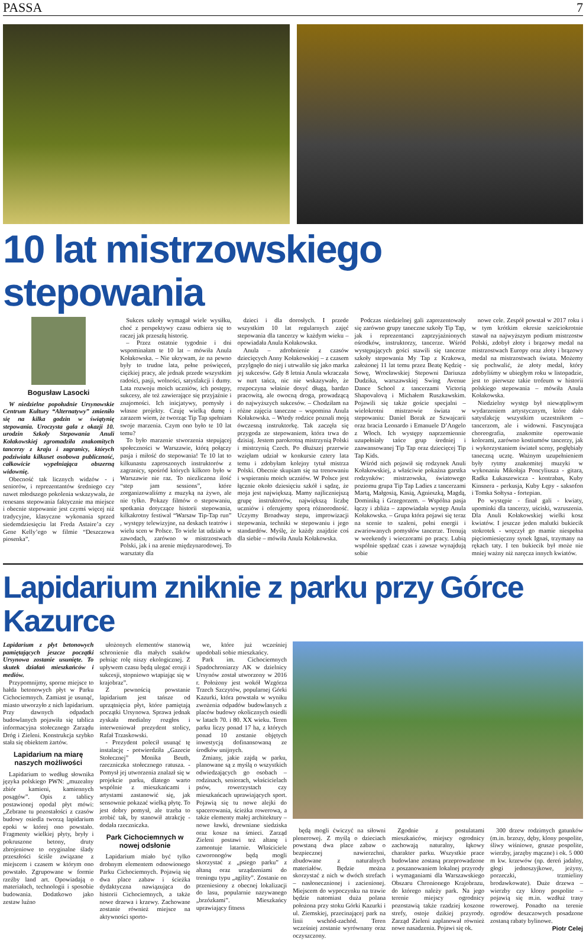PASSA 7
10 lat mistrzowskiego stepowania
Bogusław Lasocki
W niedzielne popołudnie Ursynowskie Centrum Kultury “Alternatywy” zmieniło się na kilka godzin w świątynię stepowania. Uroczysta gala z okazji 10. urodzin Szkoły Stepowania Anuli Kołakowskiej zgromadziła znakomitych tancerzy z kraju i zagranicy, których podziwiała kilkuset osobowa publiczność, całkowicie wypełniająca obszerną widownię.
Obecność tak licznych widzów - i seniorów, i reprezentantów średniego czy nawet młodszego pokolenia wskazywała, że renesans stepowania faktycznie ma miejsce i obecnie stepowanie jest czymś więcej niż tradycyjne, klasyczne wykonania sprzed siedemdziesięciu lat Freda Astaire’a czy Gene Kelly’ego w filmie “Deszczowa piosenka”.
Sukces szkoły wymagał wiele wysiłku, choć z perspektywy czasu odbiera się to raczej jak przeszłą historię.
– Przez ostatnie tygodnie i dni wspominałam te 10 lat – mówiła Anula Kołakowska. – Nie ukrywam, że na pewno były to trudne lata, pełne poświęceń, ciężkiej pracy, ale jednak przede wszystkim radości, pasji, wolności, satysfakcji i dumy. Lata rozwoju moich uczniów, ich postępy, sukcesy, ale też zawierające się przyjaźnie i znajomości. Ich inicjatywy, pomysły i własne projekty. Czuję wielką dumę i zarazem wiem, że tworząc Tip Tap spełniam swoje marzenia. Czym ono było te 10 lat temu?
To było marzenie stworzenia stepującej społeczności w Warszawie, którą połączy pasja i miłość do stepowania! Te 10 lat to kilkunastu zaproszonych instruktorów z zagranicy, spośród których kilkoro było w Warszawie nie raz. To niezliczona ilość “step jam sessions”, które zorganizowaliśmy z muzyką na żywo, ale nie tylko. Pokazy filmów o stepowaniu, spotkania dotyczące historii stepowania, kilkakrotny festiwal “Warsaw Tip-Tap run” , występy telewizyjne, na deskach teatrów i wielu scen w Polsce. To wiele lat udziału w zawodach, zarówno w mistrzostwach Polski, jak i na arenie międzynarodowej. To warsztaty dla
dzieci i dla dorosłych. I przede wszystkim 10 lat regularnych zajęć stepowania dla tancerzy w każdym wieku – opowiadała Anula Kołakowska.
Anula – zdrobnienie z czasów dziecięcych Anny Kołakowskiej – z czasem przylgnęło do niej i utrwaliło się jako marka jej sukcesów. Gdy 8 letnia Anula wkraczała w nurt tańca, nic nie wskazywało, że rozpoczyna właśnie dosyć długą, bardzo pracowitą, ale owocną droga, prowadzącą do najwyższych sukcesów. – Chodziłam na różne zajęcia taneczne – wspomina Anula Kołakowska. – Wtedy rodzice poznali moją ówczesną instruktorkę. Tak zaczęła się przygoda ze stepowaniem, która trwa do dzisiaj. Jestem parokrotną mistrzynią Polski i mistrzynią Czech. Po dłuższej przerwie wzięłam udział w konkursie cztery lata temu i zdobyłam kolejny tytuł mistrza Polski. Obecnie skupiam się na trenowaniu i wspieraniu moich uczniów. W Polsce jest łącznie około dziesięciu szkół i sądzę, że moja jest największą. Mamy najliczniejszą grupę instruktorów, największą liczbę uczniów i oferujemy sporą różnorodność. Uczymy Broadway stepu, improwizacji stepowania, techniki w stepowaniu i jego standardów. Myślę, że każdy znajdzie coś dla siebie – mówiła Anula Kołakowska.
Podczas niedzielnej gali zaprezentowały się zarówno grupy taneczne szkoły Tip Tap, jak i reprezentanci zaprzyjaźnionych ośrodków, instruktorzy, tancerze. Wśród występujących gości stawili się tancerze szkoły stepowania My Tap z Krakowa, założonej 11 lat temu przez Beatę Kędzię - Sowę, Wrocławskiej Stepowni Dariusza Dudzika, warszawskiej Swing Avenue Dance School z tancerzami Victorią Shapovalovą i Michałem Ruszkawskim. Pojawili się także goście specjalni – wielokrotni mistrzowie świata w stepowaniu: Daniel Borak ze Szwajcarii oraz bracia Leonardo i Emanuele D’Angelo z Włoch. Ich występy naprzemiennie uzupełniały tańce grup średniej i zaawansowanej Tip Tap oraz dziecięcej Tip Tap Kids.
Wśród nich pojawił się rodzynek Anuli Kołakowskiej, a właściwie pokaźna garstka rodzynków: mistrzowska, światowego poziomu grupa Tip Tap Ladies z tancerzami Martą, Małgosią, Kasią, Agnieszką, Magdą, Dominiką i Grzegorzem. – Wspólna pasja łączy i zbliża – zapowiadała występ Anula Kołakowska. – Grupa która pojawi się teraz na scenie to szaleni, pełni energii i zwariowanych pomysłów tancerze. Trenują w weekendy i wieczorami po pracy. Lubią wspólnie spędzać czas i zawsze wynajdują sobie
nowe cele. Zespół powstał w 2017 roku i w tym krótkim okresie sześciokrotnie stawał na najwyższym podium mistrzostw Polski, zdobył złoty i brązowy medal na mistrzostwach Europy oraz złoty i brązowy medal na mistrzostwach świata. Możemy się pochwalić, że złoty medal, który zdobyliśmy w ubiegłym roku w listopadzie, jest to pierwsze takie trofeum w historii polskiego stepowania – mówiła Anula Kołakowska.
Niedzielny występ był niewątpliwym wydarzeniem artystycznym, które dało satysfakcję wszystkim uczestnikom – tancerzom, ale i widowni. Fascynująca choreografia, znakomite operowanie kolorami, zarówno kostiumów tancerzy, jak i wykorzystaniem świateł sceny, pogłębiały taneczną ucztę. Ważnym uzupełnieniem były rytmy znakomitej muzyki w wykonaniu Mikołaja Poncyliusza - gitara, Radka Łukaszewicza - kontrabas, Kuby Kinsnera - perkusja, Kuby Łępy - saksofon i Tomka Sołtysa - fortepian.
Po występie - finał gali - kwiaty, upominki dla tancerzy, uściski, wzruszenia. Dla Anuli Kołakowskiej wielki kosz kwiatów. I jeszcze jeden malutki bukiecik stokrotek - wręczył go mamie niespełna pięciomiesięczny synek Ignaś, trzymany na rękach taty. I ten bukiecik był może nie mniej ważny niż naręcza innych kwiatów.
Lapidarium zniknie z parku przy Górce Kazurce
Lapidarium z płyt betonowych pamiętających jeszcze początki Ursynowa zostanie usunięte. To skutek działań mieszkańców i mediów.
Przypomnijmy, sporne miejsce to hałda betonowych płyt w Parku Cichociemnych. Zamiast je usunąć, miasto utworzyło z nich lapidarium. Przy dawnych odpadach budowlanych pojawiła się tablica informacyjna stołecznego Zarządu Dróg i Zieleni. Konstrukcja szybko stała się obiektem żartów.
Lapidarium na miarę naszych możliwości
Lapidarium to według słownika języka polskiego PWN: „muzealny zbiór kamieni, kamiennych posągów”. Opis z tablicy postawionej opodal płyt mówi: „Zebrane tu pozostałości z czasów budowy osiedla tworzą lapidarium epoki w której ono powstało. Fragmenty wielkiej płyty, bryły i pokruszone betony, druty zbrojeniowe to oryginalne ślady przeszłości ściśle związane z miejscem i czasem w którym ono powstało. Zgrupowane w formie rzeźby land art. Opowiadają o materiałach, technologii i sposobie budowania. Dodatkowo jako zestaw luźno
ułożonych elementów stanowią schronienie dla małych ssaków pełniąc rolę niszy ekologicznej. Z upływem czasu będą ulegać erozji i sukcesji, stopniowo wtapiając się w krajobraz”.
Z pewnością powstanie lapidarium jest tańsze od uprzątnięcia płyt, które pamiętają początki Ursynowa. Sprawa jednak zyskała medialny rozgłos i interweniował prezydent stolicy, Rafał Trzaskowski.
- Prezydent polecił usunąć tę instalację - potwierdziła „Gazecie Stołecznej” Monika Beuth, rzeczniczka stołecznego ratusza. - Pomysł jej utworzenia znalazł się w projekcie parku, dlatego warto wspólnie z mieszkańcami i artystami zastanowić się, jak sensownie pokazać wielką płytę. To jest dobry pomysł, ale trzeba to zrobić tak, by stanowił atrakcję - dodała rzeczniczka.
Park Cichociemnych w nowej odsłonie
Lapidarium miało być tylko drobnym elementem odnowionego Parku Cichociemnych. Pojawią się dwa place zabaw i ścieżka dydaktyczna nawiązująca do historii Cichociemnych, a także nowe drzewa i krzewy. Zachowane zostanie również miejsce na aktywności sporto-
we, które już wcześniej upodobali sobie mieszkańcy.
Park im. Cichociemnych Spadochroniarzy AK w dzielnicy Ursynów został utworzony w 2016 r. Położony jest wokół Wzgórza Trzech Szczytów, popularnej Górki Kazurki, która powstała w wyniku zwożenia odpadów budowlanych z placów budowy okolicznych osiedli w latach 70. i 80. XX wieku. Teren parku liczy ponad 17 ha, z których ponad 10 zostanie objętych inwestycją dofinansowaną ze środków unijnych.
Zmiany, jakie zajdą w parku, planowane są z myślą o wszystkich odwiedzających go osobach – rodzinach, seniorach, właścicielach psów, rowerzystach czy mieszkańcach uprawiających sport. Pojawią się tu nowe alejki do spacerowania, ścieżka rowerowa, a także elementy małej architektury – nowe ławki, drewniane siedziska oraz kosze na śmieci. Zarząd Zieleni postawi też altanę i zamontuje latarnie. Właściciele czworonogów będą mogli skorzystać z „psiego parku” z altaną oraz urządzeniami do treningu typu „agility”. Zostanie on przeniesiony z obecnej lokalizacji do lasu, popularnie nazywanego „brzózkami”. Mieszkańcy uprawiający fitness
będą mogli ćwiczyć na siłowni plenerowej. Z myślą o dzieciach powstaną dwa place zabaw o bezpiecznej nawierzchni, zbudowane z naturalnych materiałów. Będzie można skorzystać z nich w dwóch strefach – nasłonecznionej i zacienionej. Miejscem do wypoczynku na trawie będzie natomiast duża polana położona przy stoku Górki Kazurki i ul. Ziemskiej, przecinającej park na linii wschód-zachód. Teren wcześniej zostanie wyrównany oraz oczyszczony.
Zgodnie z postulatami mieszkańców, miejscy ogrodnicy zachowają naturalny, łąkowy charakter parku. Wszystkie prace budowlane zostaną przeprowadzone z poszanowaniem lokalnej przyrody i wymaganiami dla Warszawskiego Obszaru Chronionego Krajobrazu, do którego należy park. Na jego terenie miejscy ogrodnicy pozostawią także rzadziej koszone strefy, ostoje dzikiej przyrody. Zarząd Zieleni zaplanował również nowe nasadzenia. Pojawi się ok.
300 drzew rodzimych gatunków (m.in. brzozy, dęby, klony pospolite, śliwy wiśniowe, grusze pospolite, wierzby, jarzęby mączne) i ok. 5 000 m kw. krzewów (np. dereń jadalny, głogi jednoszyjkowe, jeżyny, porzeczki, trzmieliny brodawkowate). Duże drzewa – wierzby czy klony pospolite – pojawią się m.in. wzdłuż trasy rowerowej. Ponadto na terenie ogrodów deszczowych posadzone zostaną rabaty bylinowe.
Piotr Celej